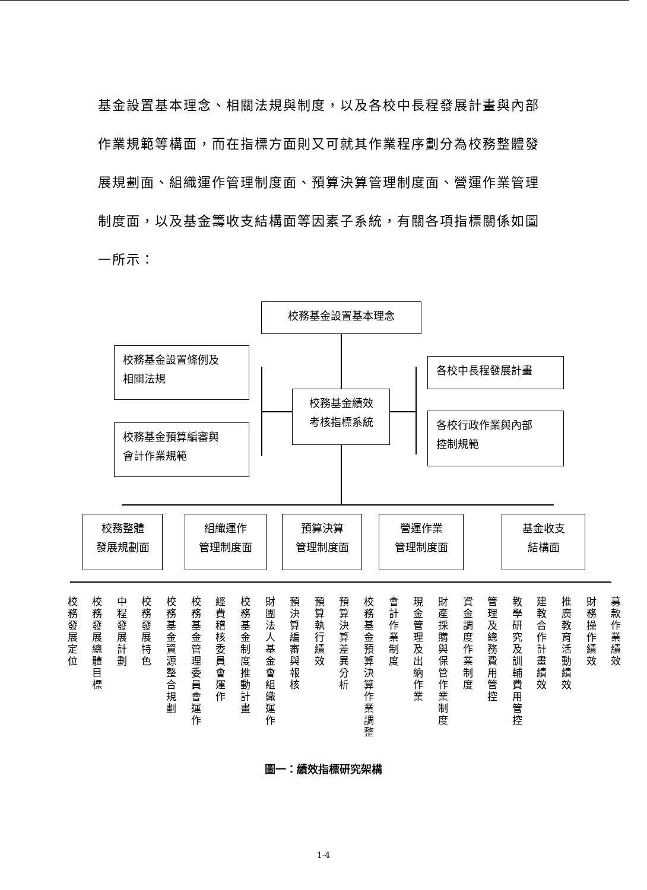基金設置基本理念、相關法規與制度，以及各校中長程發展計畫與內部作業規範等構面，而在指標方面則又可就其作業程序劃分為校務整體發展規劃面、組織運作管理制度面、預算決算管理制度面、營運作業管理制度面，以及基金籌收支結構面等因素子系統，有關各項指標關係如圖一所示：
校務基金設置基本理念
校務基金設置條例及
相關法規
校務基金預算編審與
會計作業規範
校務基金績效
考核指標系統
各校中長程發展計畫
各校行政作業與內部
控制規範
校務整體
發展規劃面
組織運作
管理制度面
預算決算
管理制度面
營運作業
管理制度面
基金收支
結構面
校務發展定位
校務發展總體目標
中程發展計劃
校務發展特色
校務基金資源整合規劃
校務基金管理委員會運作
經費稽核委員會運作
校務基金制度推動計畫
財團法人基金會組織運作
預決算編審與報核
預算執行績效
預算決算差異分析
校務基金預算決算作業調整
會計作業制度
現金管理及出納作業
財產採購與保管作業制度
資金調度作業制度
管理及總務費用管控
教學研究及訓輔費用管控
建教合作計畫績效
推廣教育活動績效
財務操作績效
募款作業績效
圖一：績效指標研究架構
1-4